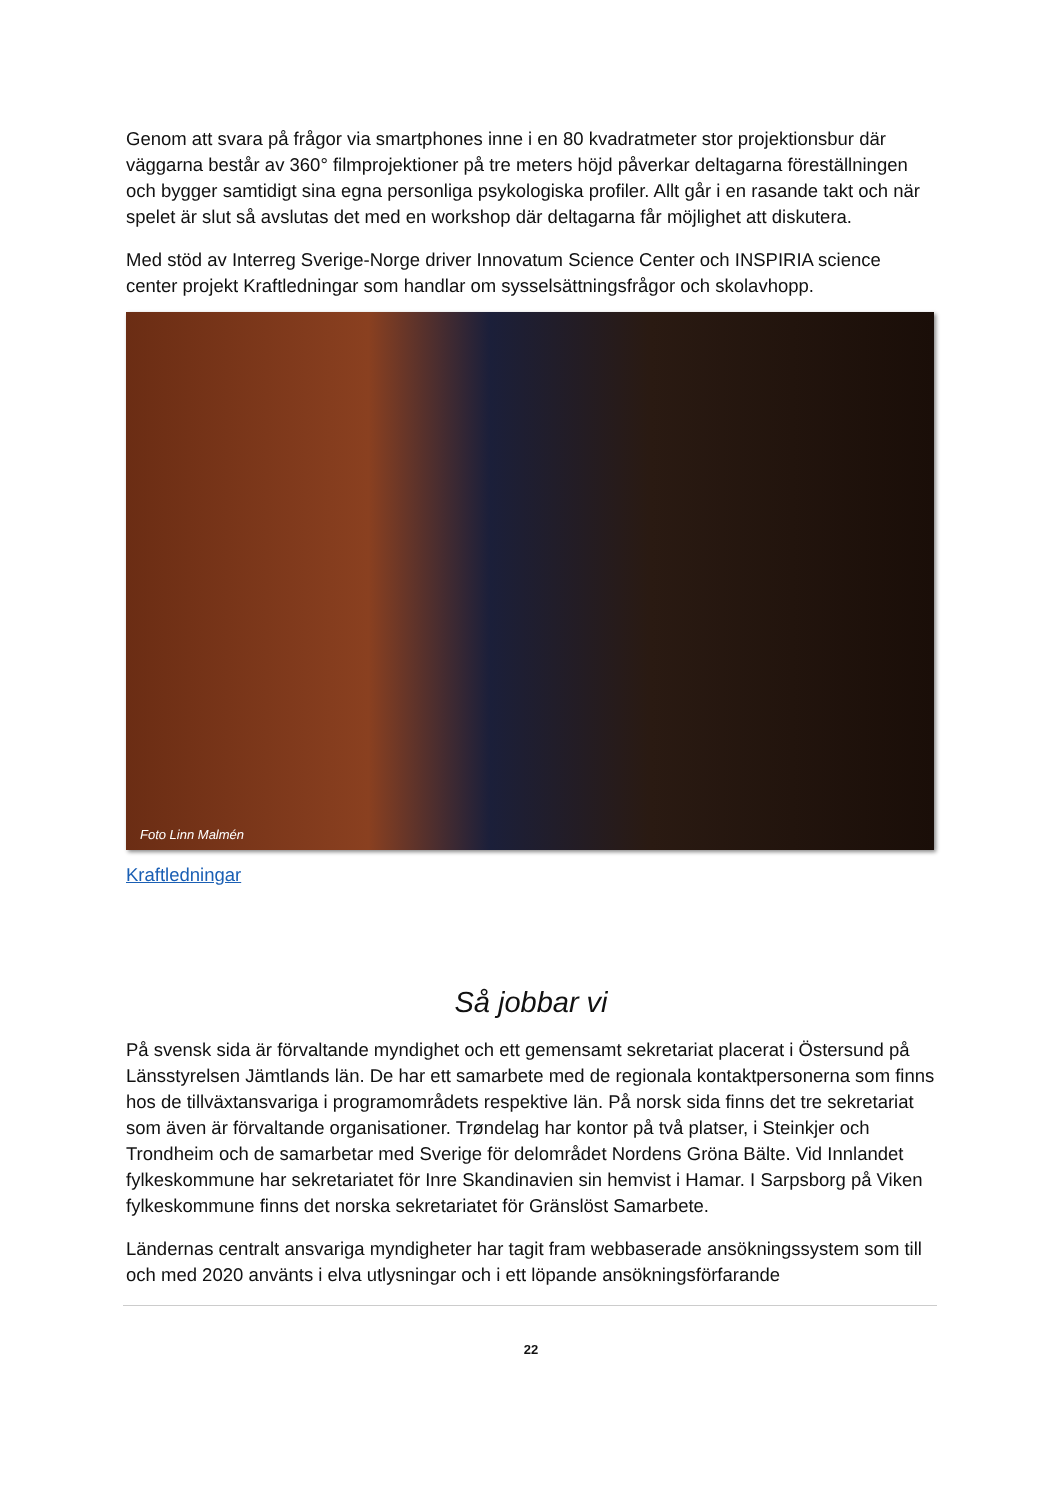Genom att svara på frågor via smartphones inne i en 80 kvadratmeter stor projektionsbur där väggarna består av 360° filmprojektioner på tre meters höjd påverkar deltagarna föreställningen och bygger samtidigt sina egna personliga psykologiska profiler. Allt går i en rasande takt och när spelet är slut så avslutas det med en workshop där deltagarna får möjlighet att diskutera.
Med stöd av Interreg Sverige-Norge driver Innovatum Science Center och INSPIRIA science center projekt Kraftledningar som handlar om sysselsättningsfrågor och skolavhopp.
Foto Linn Malmén
Kraftledningar
Så jobbar vi
På svensk sida är förvaltande myndighet och ett gemensamt sekretariat placerat i Östersund på Länsstyrelsen Jämtlands län. De har ett samarbete med de regionala kontaktpersonerna som finns hos de tillväxtansvariga i programområdets respektive län. På norsk sida finns det tre sekretariat som även är förvaltande organisationer. Trøndelag har kontor på två platser, i Steinkjer och Trondheim och de samarbetar med Sverige för delområdet Nordens Gröna Bälte. Vid Innlandet fylkeskommune har sekretariatet för Inre Skandinavien sin hemvist i Hamar. I Sarpsborg på Viken fylkeskommune finns det norska sekretariatet för Gränslöst Samarbete.
Ländernas centralt ansvariga myndigheter har tagit fram webbaserade ansökningssystem som till och med 2020 använts i elva utlysningar och i ett löpande ansökningsförfarande
22